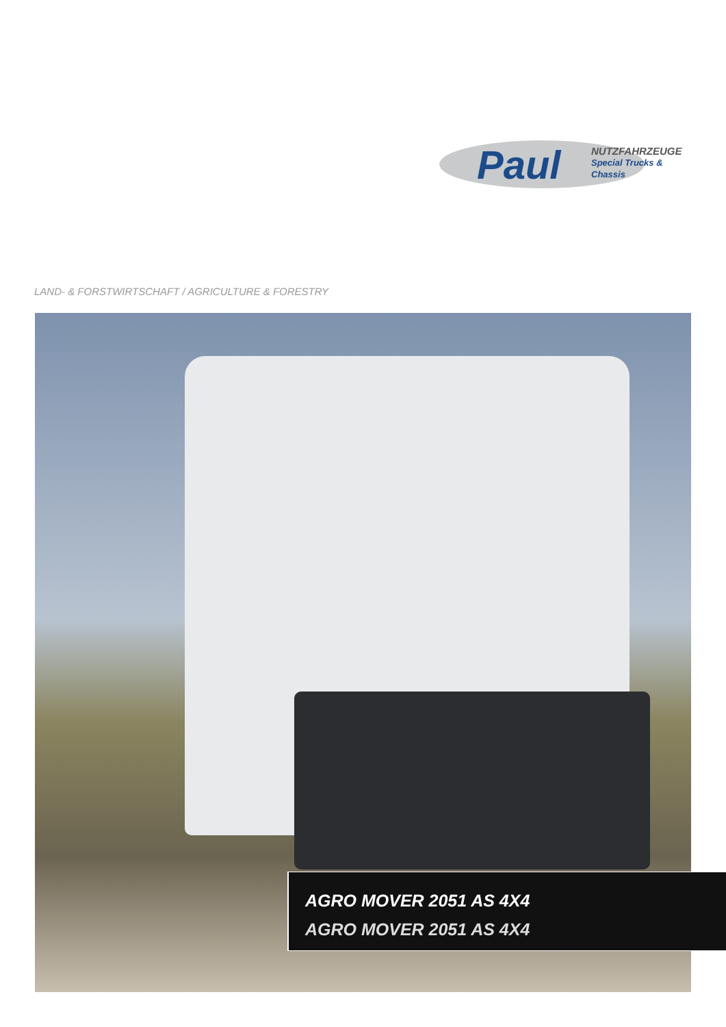Paul
NUTZFAHRZEUGE
Special Trucks & Chassis
LAND- & FORSTWIRTSCHAFT / AGRICULTURE & FORESTRY
AGRO MOVER 2051 AS 4X4
AGRO MOVER 2051 AS 4X4